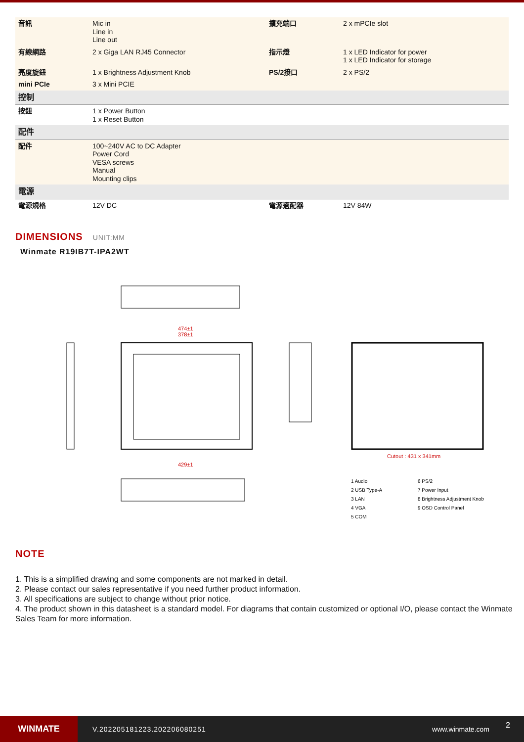| 音訊 | Mic in Line in Line out | 擴充端口 | 2 x mPCIe slot |
| 有線網路 | 2 x Giga LAN RJ45 Connector | 指示燈 | 1 x LED Indicator for power 1 x LED Indicator for storage |
| 亮度旋鈕 | 1 x Brightness Adjustment Knob | PS/2接口 | 2 x PS/2 |
| mini PCIe | 3 x Mini PCIE | | |
| 控制 | | | |
| 按鈕 | 1 x Power Button 1 x Reset Button | | |
| 配件 | | | |
| 配件 | 100~240V AC to DC Adapter Power Cord VESA screws Manual Mounting clips | | |
| 電源 | | | |
| 電源規格 | 12V DC | 電源適配器 | 12V 84W |
DIMENSIONS UNIT:MM
Winmate R19IB7T-IPA2WT
474±1
378±1
429±1
Cutout : 431 x 341mm
1 Audio
2 USB Type-A
3 LAN
4 VGA
5 COM
6 PS/2
7 Power Input
8 Brightness Adjustment Knob
9 OSD Control Panel
NOTE
1. This is a simplified drawing and some components are not marked in detail.
2. Please contact our sales representative if you need further product information.
3. All specifications are subject to change without prior notice.
4. The product shown in this datasheet is a standard model. For diagrams that contain customized or optional I/O, please contact the Winmate Sales Team for more information.
WINMATE
V.202205181223.202206080251 www.winmate.com
2